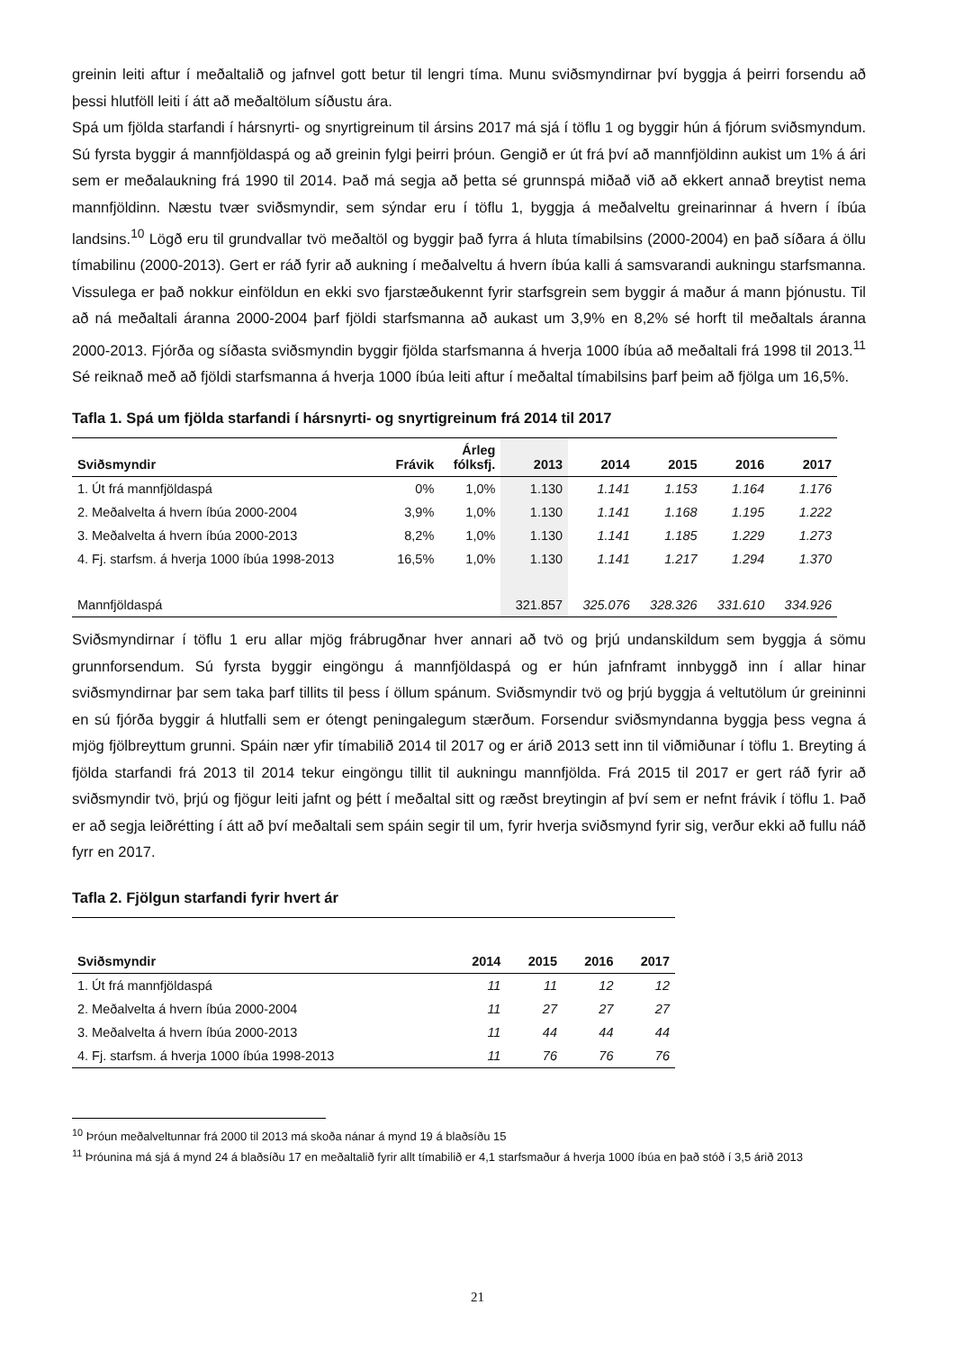greinin leiti aftur í meðaltalið og jafnvel gott betur til lengri tíma. Munu sviðsmyndirnar því byggja á þeirri forsendu að þessi hlutföll leiti í átt að meðaltölum síðustu ára.
Spá um fjölda starfandi í hársnyrti- og snyrtigreinum til ársins 2017 má sjá í töflu 1 og byggir hún á fjórum sviðsmyndum. Sú fyrsta byggir á mannfjöldaspá og að greinin fylgi þeirri þróun. Gengið er út frá því að mannfjöldinn aukist um 1% á ári sem er meðalaukning frá 1990 til 2014. Það má segja að þetta sé grunnspá miðað við að ekkert annað breytist nema mannfjöldinn. Næstu tvær sviðsmyndir, sem sýndar eru í töflu 1, byggja á meðalveltu greinarinnar á hvern í íbúa landsins.<sup>10</sup> Lögð eru til grundvallar tvö meðaltöl og byggir það fyrra á hluta tímabilsins (2000-2004) en það síðara á öllu tímabilinu (2000-2013). Gert er ráð fyrir að aukning í meðalveltu á hvern íbúa kalli á samsvarandi aukningu starfsmanna. Vissulega er það nokkur einföldun en ekki svo fjarstæðukennt fyrir starfsgrein sem byggir á maður á mann þjónustu. Til að ná meðaltali áranna 2000-2004 þarf fjöldi starfsmanna að aukast um 3,9% en 8,2% sé horft til meðaltals áranna 2000-2013. Fjórða og síðasta sviðsmyndin byggir fjölda starfsmanna á hverja 1000 íbúa að meðaltali frá 1998 til 2013.<sup>11</sup> Sé reiknað með að fjöldi starfsmanna á hverja 1000 íbúa leiti aftur í meðaltal tímabilsins þarf þeim að fjölga um 16,5%.
Tafla 1. Spá um fjölda starfandi í hársnyrti- og snyrtigreinum frá 2014 til 2017
| Sviðsmyndir | Frávik | Árleg fólksfj. | 2013 | 2014 | 2015 | 2016 | 2017 |
| --- | --- | --- | --- | --- | --- | --- | --- |
| 1. Út frá mannfjöldaspá | 0% | 1,0% | 1.130 | 1.141 | 1.153 | 1.164 | 1.176 |
| 2. Meðalvelta á hvern íbúa 2000-2004 | 3,9% | 1,0% | 1.130 | 1.141 | 1.168 | 1.195 | 1.222 |
| 3. Meðalvelta á hvern íbúa 2000-2013 | 8,2% | 1,0% | 1.130 | 1.141 | 1.185 | 1.229 | 1.273 |
| 4. Fj. starfsm. á hverja 1000 íbúa 1998-2013 | 16,5% | 1,0% | 1.130 | 1.141 | 1.217 | 1.294 | 1.370 |
| Mannfjöldaspá | | | 321.857 | 325.076 | 328.326 | 331.610 | 334.926 |
Sviðsmyndirnar í töflu 1 eru allar mjög frábrugðnar hver annari að tvö og þrjú undanskildum sem byggja á sömu grunnforsendum. Sú fyrsta byggir eingöngu á mannfjöldaspá og er hún jafnframt innbyggð inn í allar hinar sviðsmyndirnar þar sem taka þarf tillits til þess í öllum spánum. Sviðsmyndir tvö og þrjú byggja á veltutölum úr greininni en sú fjórða byggir á hlutfalli sem er ótengt peningalegum stærðum. Forsendur sviðsmyndanna byggja þess vegna á mjög fjölbreyttum grunni. Spáin nær yfir tímabilið 2014 til 2017 og er árið 2013 sett inn til viðmiðunar í töflu 1. Breyting á fjölda starfandi frá 2013 til 2014 tekur eingöngu tillit til aukningu mannfjölda. Frá 2015 til 2017 er gert ráð fyrir að sviðsmyndir tvö, þrjú og fjögur leiti jafnt og þétt í meðaltal sitt og ræðst breytingin af því sem er nefnt frávik í töflu 1. Það er að segja leiðrétting í átt að því meðaltali sem spáin segir til um, fyrir hverja sviðsmynd fyrir sig, verður ekki að fullu náð fyrr en 2017.
Tafla 2. Fjölgun starfandi fyrir hvert ár
| Sviðsmyndir | 2014 | 2015 | 2016 | 2017 |
| --- | --- | --- | --- | --- |
| 1. Út frá mannfjöldaspá | 11 | 11 | 12 | 12 |
| 2. Meðalvelta á hvern íbúa 2000-2004 | 11 | 27 | 27 | 27 |
| 3. Meðalvelta á hvern íbúa 2000-2013 | 11 | 44 | 44 | 44 |
| 4. Fj. starfsm. á hverja 1000 íbúa 1998-2013 | 11 | 76 | 76 | 76 |
<sup>10</sup> Þróun meðalveltunnar frá 2000 til 2013 má skoða nánar á mynd 19 á blaðsíðu 15
<sup>11</sup> Þróunina má sjá á mynd 24 á blaðsíðu 17 en meðaltalið fyrir allt tímabilið er 4,1 starfsmaður á hverja 1000 íbúa en það stóð í 3,5 árið 2013
21